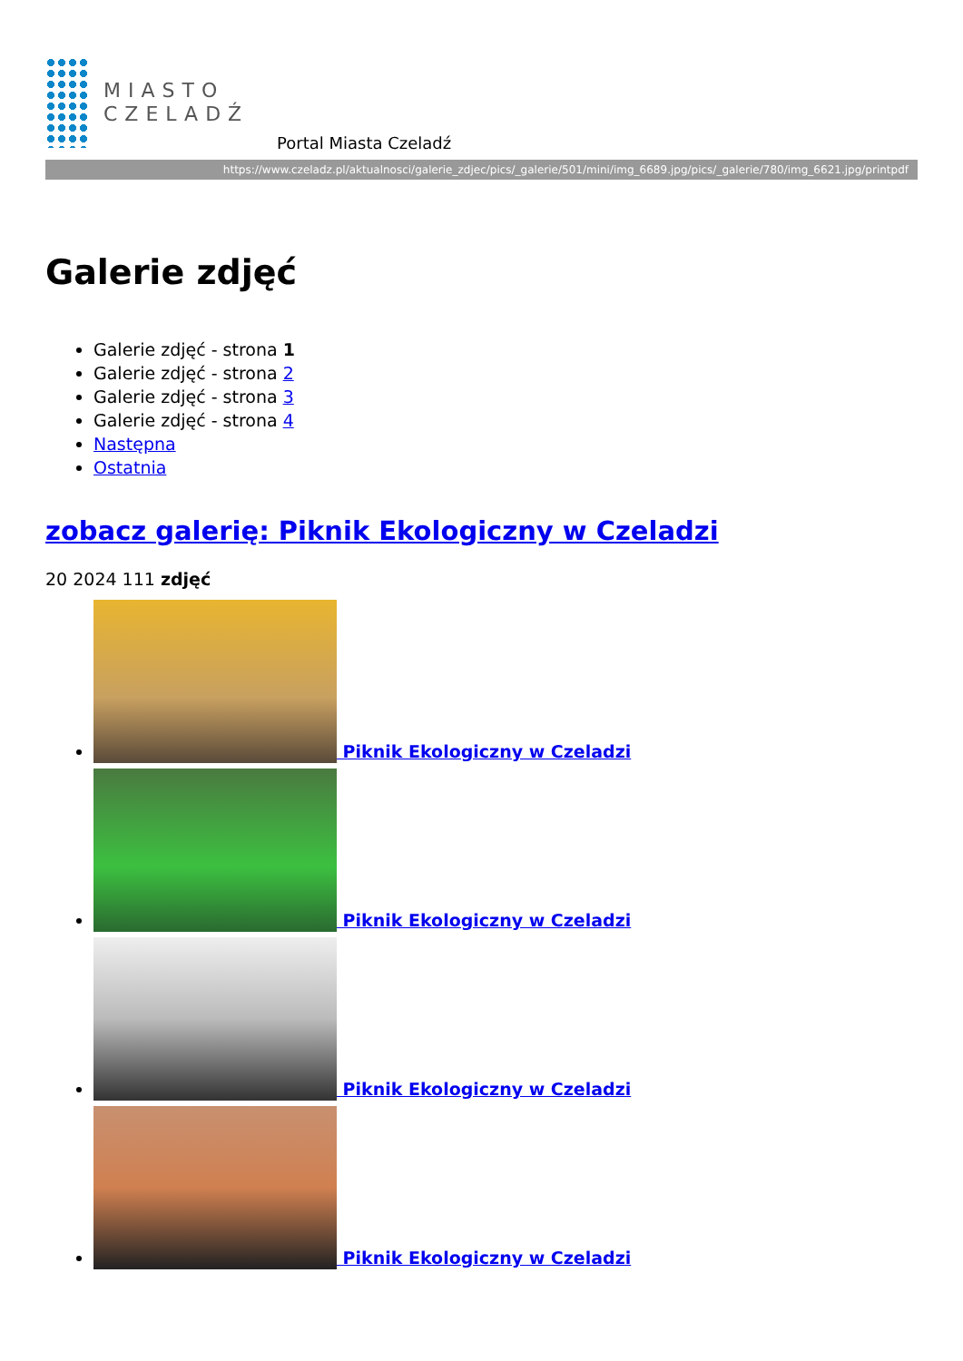MIASTO
CZELADŹ
Portal Miasta Czeladź
https://www.czeladz.pl/aktualnosci/galerie_zdjec/pics/_galerie/501/mini/img_6689.jpg/pics/_galerie/780/img_6621.jpg/printpdf
Galerie zdjęć
Galerie zdjęć - strona 1
Galerie zdjęć - strona 2
Galerie zdjęć - strona 3
Galerie zdjęć - strona 4
Następna
Ostatnia
zobacz galerię: Piknik Ekologiczny w Czeladzi
20 2024 111 zdjęć
Piknik Ekologiczny w Czeladzi
Piknik Ekologiczny w Czeladzi
Piknik Ekologiczny w Czeladzi
Piknik Ekologiczny w Czeladzi